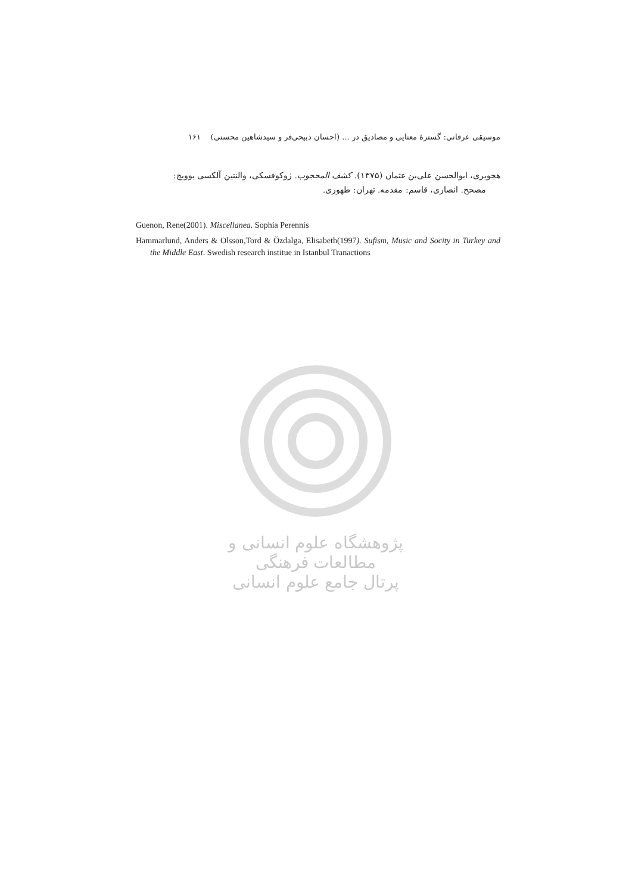موسیقی عرفانی: گسترهٔ معنایی و مصادیق در ... (احسان ذبیحی‌فر و سیدشاهین محسنی) ۱۶۱
هجویری، ابوالحسن علی‌بن عثمان (۱۳۷۵). کشف المحجوب. ژوکوفسکی، والنتین آلکسی یوویچ:
مصحح. انصاری، قاسم: مقدمه. تهران: طهوری.
Guenon, Rene(2001). Miscellanea. Sophia Perennis
Hammarlund, Anders & Olsson,Tord & Özdalga, Elisabeth(1997). Sufism, Music and Socity in Turkey and the Middle East. Swedish research institue in Istanbul Tranactions
پژوهشگاه علوم انسانی و مطالعات فرهنگی
پرتال جامع علوم انسانی